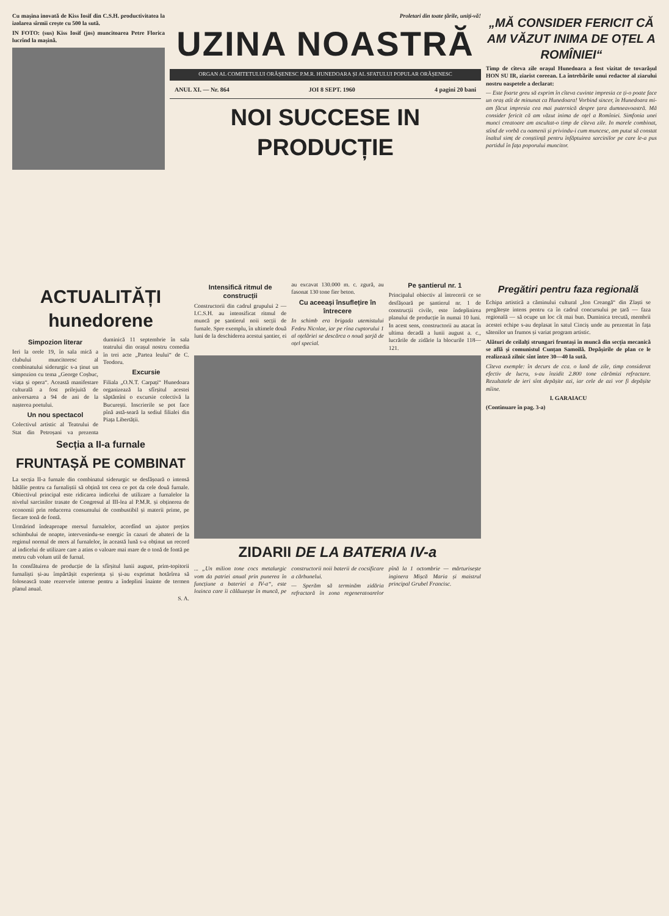Cu mașina inovată de Kiss Iosif din C.S.H. productivitatea la izolarea sîrmii crește cu 500 la sută.
IN FOTO: (sus) Kiss Iosif (jos) muncitoarea Petre Florica lucrînd la mașină.
Proletari din toate țările, uniți-vă!
UZINA NOASTRĂ
ORGAN AL COMITETULUI ORĂȘENESC P.M.R. HUNEDOARA ȘI AL SFATULUI POPULAR ORĂȘENESC
ANUL XI. — Nr. 864 JOI 8 SEPT. 1960 4 pagini 20 bani
NOI SUCCESE IN PRODUCȚIE
„MĂ CONSIDER FERICIT CĂ AM VĂZUT INIMA DE OȚEL A ROMÎNIEI“
Timp de cîteva zile orașul Hunedoara a fost vizitat de tovarășul HON SU IR, ziarist coreean. La întrebările unui redactor al ziarului nostru oaspetele a declarat:
— Este foarte greu să exprim în cîteva cuvinte impresia ce ți-o poate face un oraș atît de minunat ca Hunedoara! Vorbind sincer, în Hunedoara mi-am făcut impresia cea mai puternică despre țara dumneavoastră. Mă consider fericit că am văzut inima de oțel a Romîniei. Simfonia unei munci creatoare am ascultat-o timp de cîteva zile. In marele combinat, stînd de vorbă cu oamenii și privindu-i cum muncesc, am putut să constat înaltul simț de conștiință pentru înfăptuirea sarcinilor pe care le-a pus partidul în fața poporului muncitor.
ACTUALITĂȚI hunedorene
Simpozion literar
Ieri la orele 19, în sala mică a clubului muncitoresc al combinatului siderurgic s-a ținut un simpozion cu tema „George Coșbuc, viața și opera“. Această manifestare culturală a fost prilejuită de aniversarea a 94 de ani de la nașterea poetului.
Un nou spectacol
Colectivul artistic al Teatrului de Stat din Petroșani va prezenta duminică 11 septembrie în sala teatrului din orașul nostru comedia în trei acte „Partea leului“ de C. Teodoru.
Excursie
Filiala „O.N.T. Carpați“ Hunedoara organizează la sfîrșitul acestei săptămîni o excursie colectivă la București. Inscrierile se pot face pînă astă-seară la sediul filialei din Piața Libertății.
Secția a II-a furnale
FRUNTAȘĂ PE COMBINAT
La secția II-a furnale din combinatul siderurgic se desfășoară o intensă bătălie pentru ca furnaliștii să obțină tot ceea ce pot da cele două furnale. Obiectivul principal este ridicarea indicelui de utilizare a furnalelor la nivelul sarcinilor trasate de Congresul al III-lea al P.M.R. și obținerea de economii prin reducerea consumului de combustibil și materii prime, pe fiecare tonă de fontă.
Urmărind îndeaproape mersul furnalelor, acordînd un ajutor prețios schimbului de noapte, intervenindu-se energic în cazuri de abateri de la regimul normal de mers al furnalelor, în această lună s-a obținut un record al indicelui de utilizare care a atins o valoare mai mare de o tonă de fontă pe metru cub volum util de furnal.
In consfătuirea de producție de la sfîrșitul lunii august, prim-topitorii furnaliști și-au împărtășit experiența și și-au exprimat hotărîrea să folosească toate rezervele interne pentru a îndeplini înainte de termen planul anual.
S. A.
Intensifică ritmul de construcții
Constructorii din cadrul grupului 2 — I.C.S.H. au intensificat ritmul de muncă pe șantierul noii secții de furnale. Spre exemplu, în ultimele două luni de la deschiderea acestui șantier, ei au excavat 130.000 m. c. zgură, au fasonat 130 tone fier beton.
Cu aceeași însuflețire în întrecere
In schimb era brigada utemistului Fedeu Nicolae, iar pe rîna cuptorului 1 al oțelăriei se descărca o nouă șarjă de oțel special.
Pe șantierul nr. 1
Principalul obiectiv al întrecerii ce se desfășoară pe șantierul nr. 1 de construcții civile, este îndeplinirea planului de producție în numai 10 luni. In acest sens, constructorii au atacat în ultima decadă a lunii august a. c., lucrările de zidărie la blocurile 118—121.
ZIDARII DE LA BATERIA IV-a
... „Un milion tone cocs metalurgic vom da patriei anual prin punerea în funcțiune a bateriei a IV-a“, este lozinca care îi călăuzește în muncă, pe constructorii noii baterii de cocsificare a cărbunelui.
— Sperăm să terminăm zidăria refractară în zona regeneratoarelor pînă la 1 octombrie — mărturisește inginera Mișcă Maria și maistrul principal Grubel Francisc.
Pregătiri pentru faza regională
Echipa artistică a căminului cultural „Ion Creangă“ din Zlaști se pregătește intens pentru ca în cadrul concursului pe țară — faza regională — să ocupe un loc cît mai bun. Duminica trecută, membrii acestei echipe s-au deplasat în satul Cinciș unde au prezentat în fața sătenilor un frumos și variat program artistic.
Alături de ceilalți strungari fruntași în muncă din secția mecanică se află și comunistul Cunțan Samoilă. Depășirile de plan ce le realizează zilnic sînt între 30—40 la sută.
Cîteva exemple: în decurs de cca. o lună de zile, timp considerat efectiv de lucru, s-au înzidit 2.800 tone cărămizi refractare. Rezultatele de ieri sînt depășite azi, iar cele de azi vor fi depășite mîine.
I. GARAIACU
(Continuare în pag. 3-a)